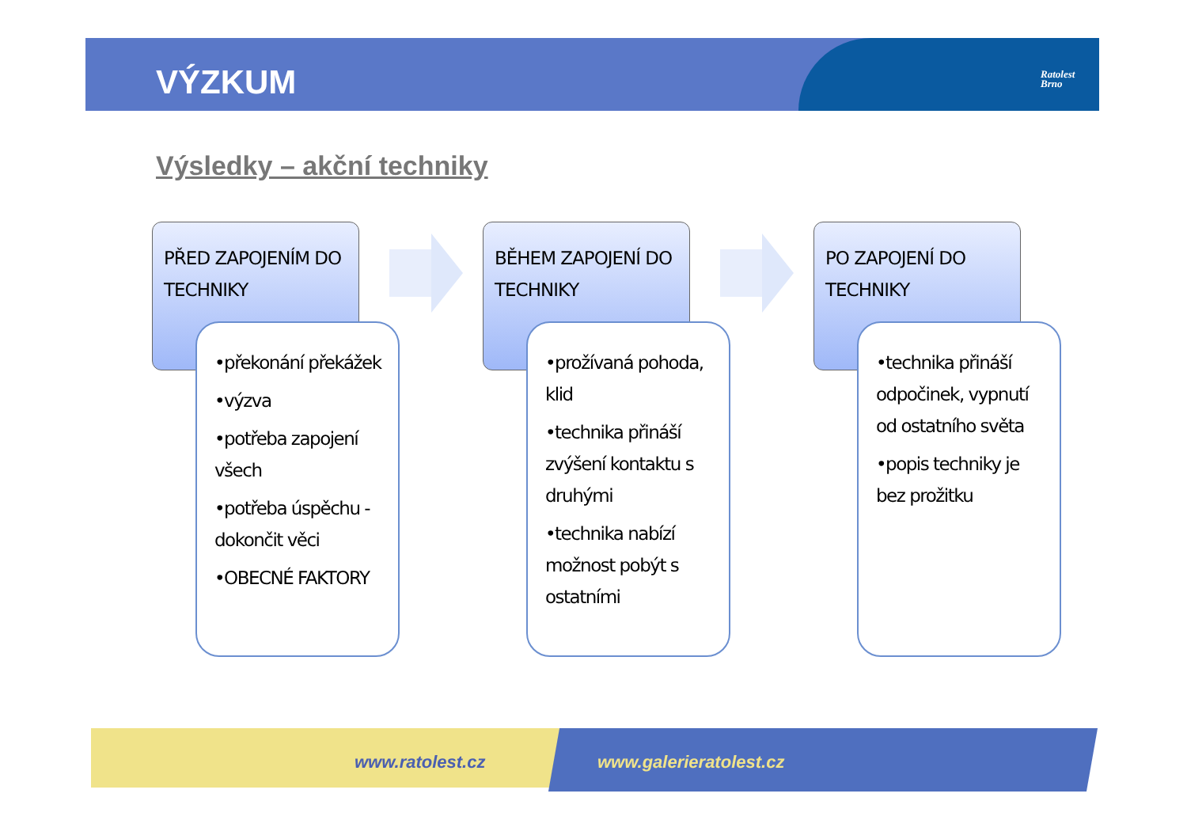VÝZKUM
Ratolest
Brno
Výsledky – akční techniky
PŘED ZAPOJENÍM DO TECHNIKY
•překonání překážek
•výzva
•potřeba zapojení všech
•potřeba úspěchu - dokončit věci
•OBECNÉ FAKTORY
BĚHEM ZAPOJENÍ DO TECHNIKY
•prožívaná pohoda, klid
•technika přináší zvýšení kontaktu s druhými
•technika nabízí možnost pobýt s ostatními
PO ZAPOJENÍ DO TECHNIKY
•technika přináší odpočinek, vypnutí od ostatního světa
•popis techniky je bez prožitku
www.ratolest.cz www.galerieratolest.cz